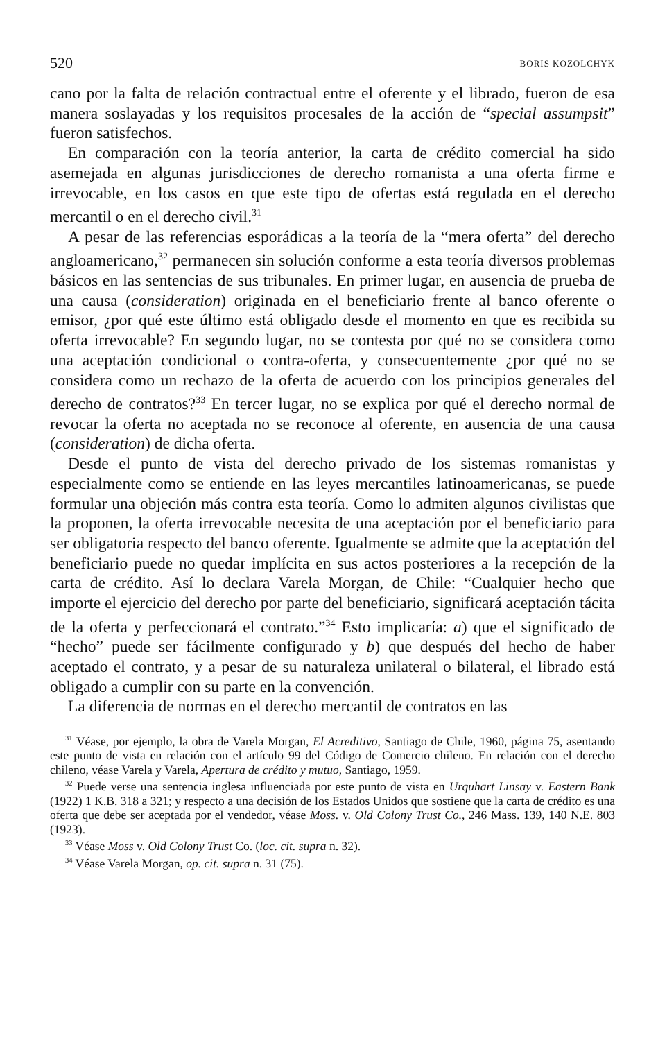520 BORIS KOZOLCHYK
cano por la falta de relación contractual entre el oferente y el librado, fueron de esa manera soslayadas y los requisitos procesales de la acción de “special assumpsit” fueron satisfechos.
En comparación con la teoría anterior, la carta de crédito comercial ha sido asemejada en algunas jurisdicciones de derecho romanista a una oferta firme e irrevocable, en los casos en que este tipo de ofertas está regulada en el derecho mercantil o en el derecho civil.<sup>31</sup>
A pesar de las referencias esporádicas a la teoría de la “mera oferta” del derecho angloamericano,<sup>32</sup> permanecen sin solución conforme a esta teoría diversos problemas básicos en las sentencias de sus tribunales. En primer lugar, en ausencia de prueba de una causa (consideration) originada en el beneficiario frente al banco oferente o emisor, ¿por qué este último está obligado desde el momento en que es recibida su oferta irrevocable? En segundo lugar, no se contesta por qué no se considera como una aceptación condicional o contra-oferta, y consecuentemente ¿por qué no se considera como un rechazo de la oferta de acuerdo con los principios generales del derecho de contratos?<sup>33</sup> En tercer lugar, no se explica por qué el derecho normal de revocar la oferta no aceptada no se reconoce al oferente, en ausencia de una causa (consideration) de dicha oferta.
Desde el punto de vista del derecho privado de los sistemas romanistas y especialmente como se entiende en las leyes mercantiles latinoamericanas, se puede formular una objeción más contra esta teoría. Como lo admiten algunos civilistas que la proponen, la oferta irrevocable necesita de una aceptación por el beneficiario para ser obligatoria respecto del banco oferente. Igualmente se admite que la aceptación del beneficiario puede no quedar implícita en sus actos posteriores a la recepción de la carta de crédito. Así lo declara Varela Morgan, de Chile: “Cualquier hecho que importe el ejercicio del derecho por parte del beneficiario, significará aceptación tácita de la oferta y perfeccionará el contrato.”<sup>34</sup> Esto implicaría: a) que el significado de “hecho” puede ser fácilmente configurado y b) que después del hecho de haber aceptado el contrato, y a pesar de su naturaleza unilateral o bilateral, el librado está obligado a cumplir con su parte en la convención.
La diferencia de normas en el derecho mercantil de contratos en las
<sup>31</sup> Véase, por ejemplo, la obra de Varela Morgan, El Acreditivo, Santiago de Chile, 1960, página 75, asentando este punto de vista en relación con el artículo 99 del Código de Comercio chileno. En relación con el derecho chileno, véase Varela y Varela, Apertura de crédito y mutuo, Santiago, 1959.
<sup>32</sup> Puede verse una sentencia inglesa influenciada por este punto de vista en Urquhart Linsay v. Eastern Bank (1922) 1 K.B. 318 a 321; y respecto a una decisión de los Estados Unidos que sostiene que la carta de crédito es una oferta que debe ser aceptada por el vendedor, véase Moss. v. Old Colony Trust Co., 246 Mass. 139, 140 N.E. 803 (1923).
<sup>33</sup> Véase Moss v. Old Colony Trust Co. (loc. cit. supra n. 32).
<sup>34</sup> Véase Varela Morgan, op. cit. supra n. 31 (75).